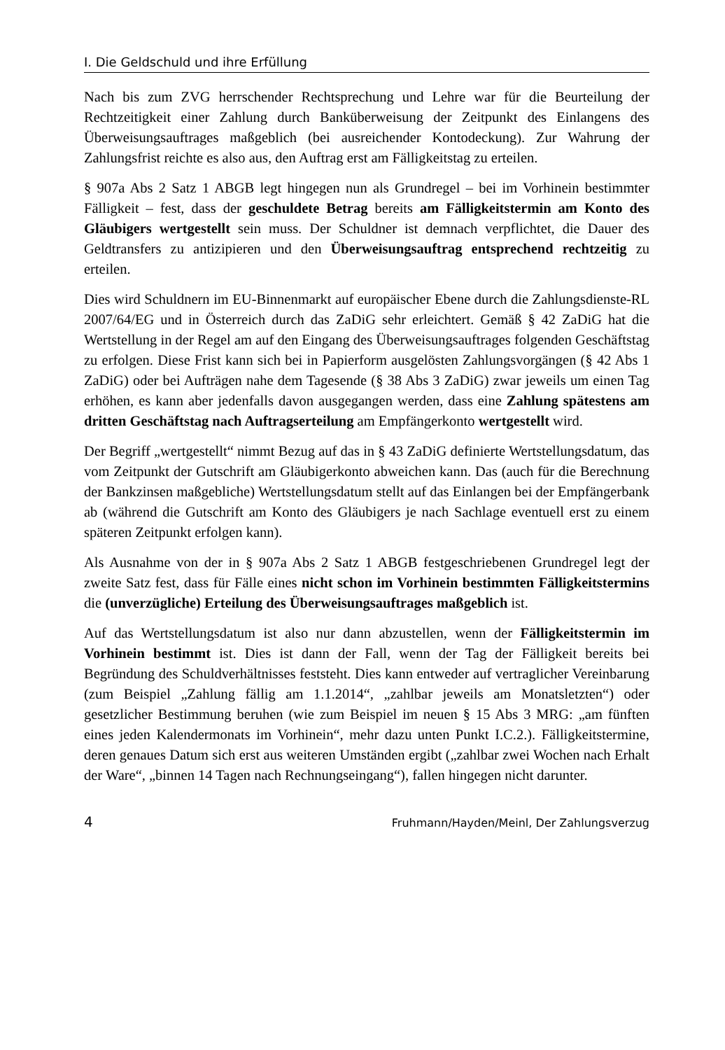I. Die Geldschuld und ihre Erfüllung
Nach bis zum ZVG herrschender Rechtsprechung und Lehre war für die Beurteilung der Rechtzeitigkeit einer Zahlung durch Banküberweisung der Zeitpunkt des Einlangens des Überweisungsauftrages maßgeblich (bei ausreichender Kontodeckung). Zur Wahrung der Zahlungsfrist reichte es also aus, den Auftrag erst am Fälligkeitstag zu erteilen.
§ 907a Abs 2 Satz 1 ABGB legt hingegen nun als Grundregel – bei im Vorhinein bestimmter Fälligkeit – fest, dass der geschuldete Betrag bereits am Fälligkeitstermin am Konto des Gläubigers wertgestellt sein muss. Der Schuldner ist demnach verpflichtet, die Dauer des Geldtransfers zu antizipieren und den Überweisungsauftrag entsprechend rechtzeitig zu erteilen.
Dies wird Schuldnern im EU-Binnenmarkt auf europäischer Ebene durch die Zahlungsdienste-RL 2007/64/EG und in Österreich durch das ZaDiG sehr erleichtert. Gemäß § 42 ZaDiG hat die Wertstellung in der Regel am auf den Eingang des Überweisungsauftrages folgenden Geschäftstag zu erfolgen. Diese Frist kann sich bei in Papierform ausgelösten Zahlungsvorgängen (§ 42 Abs 1 ZaDiG) oder bei Aufträgen nahe dem Tagesende (§ 38 Abs 3 ZaDiG) zwar jeweils um einen Tag erhöhen, es kann aber jedenfalls davon ausgegangen werden, dass eine Zahlung spätestens am dritten Geschäftstag nach Auftragserteilung am Empfängerkonto wertgestellt wird.
Der Begriff „wertgestellt“ nimmt Bezug auf das in § 43 ZaDiG definierte Wertstellungsdatum, das vom Zeitpunkt der Gutschrift am Gläubigerkonto abweichen kann. Das (auch für die Berechnung der Bankzinsen maßgebliche) Wertstellungsdatum stellt auf das Einlangen bei der Empfängerbank ab (während die Gutschrift am Konto des Gläubigers je nach Sachlage eventuell erst zu einem späteren Zeitpunkt erfolgen kann).
Als Ausnahme von der in § 907a Abs 2 Satz 1 ABGB festgeschriebenen Grundregel legt der zweite Satz fest, dass für Fälle eines nicht schon im Vorhinein bestimmten Fälligkeitstermins die (unverzügliche) Erteilung des Überweisungsauftrages maßgeblich ist.
Auf das Wertstellungsdatum ist also nur dann abzustellen, wenn der Fälligkeitstermin im Vorhinein bestimmt ist. Dies ist dann der Fall, wenn der Tag der Fälligkeit bereits bei Begründung des Schuldverhältnisses feststeht. Dies kann entweder auf vertraglicher Vereinbarung (zum Beispiel „Zahlung fällig am 1.1.2014“, „zahlbar jeweils am Monatsletzten“) oder gesetzlicher Bestimmung beruhen (wie zum Beispiel im neuen § 15 Abs 3 MRG: „am fünften eines jeden Kalendermonats im Vorhinein“, mehr dazu unten Punkt I.C.2.). Fälligkeitstermine, deren genaues Datum sich erst aus weiteren Umständen ergibt („zahlbar zwei Wochen nach Erhalt der Ware“, „binnen 14 Tagen nach Rechnungseingang“), fallen hingegen nicht darunter.
4 Fruhmann/Hayden/Meinl, Der Zahlungsverzug